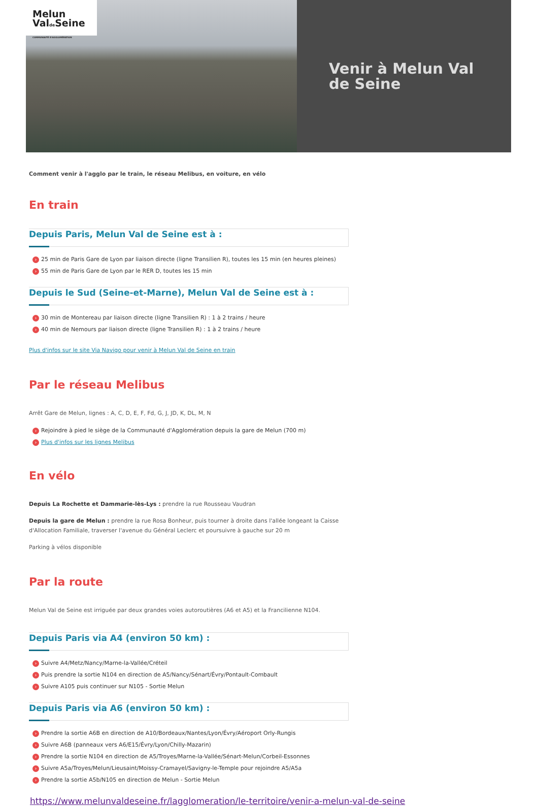Melun
Valde Seine
COMMUNAUTÉ D'AGGLOMÉRATION
Venir à Melun Val
de Seine
Comment venir à l'agglo par le train, le réseau Melibus, en voiture, en vélo
En train
Depuis Paris, Melun Val de Seine est à :
› 25 min de Paris Gare de Lyon par liaison directe (ligne Transilien R), toutes les 15 min (en heures pleines)
› 55 min de Paris Gare de Lyon par le RER D, toutes les 15 min
Depuis le Sud (Seine-et-Marne), Melun Val de Seine est à :
› 30 min de Montereau par liaison directe (ligne Transilien R) : 1 à 2 trains / heure
› 40 min de Nemours par liaison directe (ligne Transilien R) : 1 à 2 trains / heure
Plus d'infos sur le site Via Navigo pour venir à Melun Val de Seine en train
Par le réseau Melibus
Arrêt Gare de Melun, lignes : A, C, D, E, F, Fd, G, J, JD, K, DL, M, N
› Rejoindre à pied le siège de la Communauté d'Agglomération depuis la gare de Melun (700 m)
› Plus d'infos sur les lignes Melibus
En vélo
Depuis La Rochette et Dammarie-lès-Lys : prendre la rue Rousseau Vaudran
Depuis la gare de Melun : prendre la rue Rosa Bonheur, puis tourner à droite dans l'allée longeant la Caisse d'Allocation Familiale, traverser l'avenue du Général Leclerc et poursuivre à gauche sur 20 m
Parking à vélos disponible
Par la route
Melun Val de Seine est irriguée par deux grandes voies autoroutières (A6 et A5) et la Francilienne N104.
Depuis Paris via A4 (environ 50 km) :
› Suivre A4/Metz/Nancy/Marne-la-Vallée/Créteil
› Puis prendre la sortie N104 en direction de A5/Nancy/Sénart/Évry/Pontault-Combault
› Suivre A105 puis continuer sur N105 - Sortie Melun
Depuis Paris via A6 (environ 50 km) :
› Prendre la sortie A6B en direction de A10/Bordeaux/Nantes/Lyon/Évry/Aéroport Orly-Rungis
› Suivre A6B (panneaux vers A6/E15/Évry/Lyon/Chilly-Mazarin)
› Prendre la sortie N104 en direction de A5/Troyes/Marne-la-Vallée/Sénart-Melun/Corbeil-Essonnes
› Suivre A5a/Troyes/Melun/Lieusaint/Moissy-Cramayel/Savigny-le-Temple pour rejoindre A5/A5a
› Prendre la sortie A5b/N105 en direction de Melun - Sortie Melun
https://www.melunvaldeseine.fr/lagglomeration/le-territoire/venir-a-melun-val-de-seine